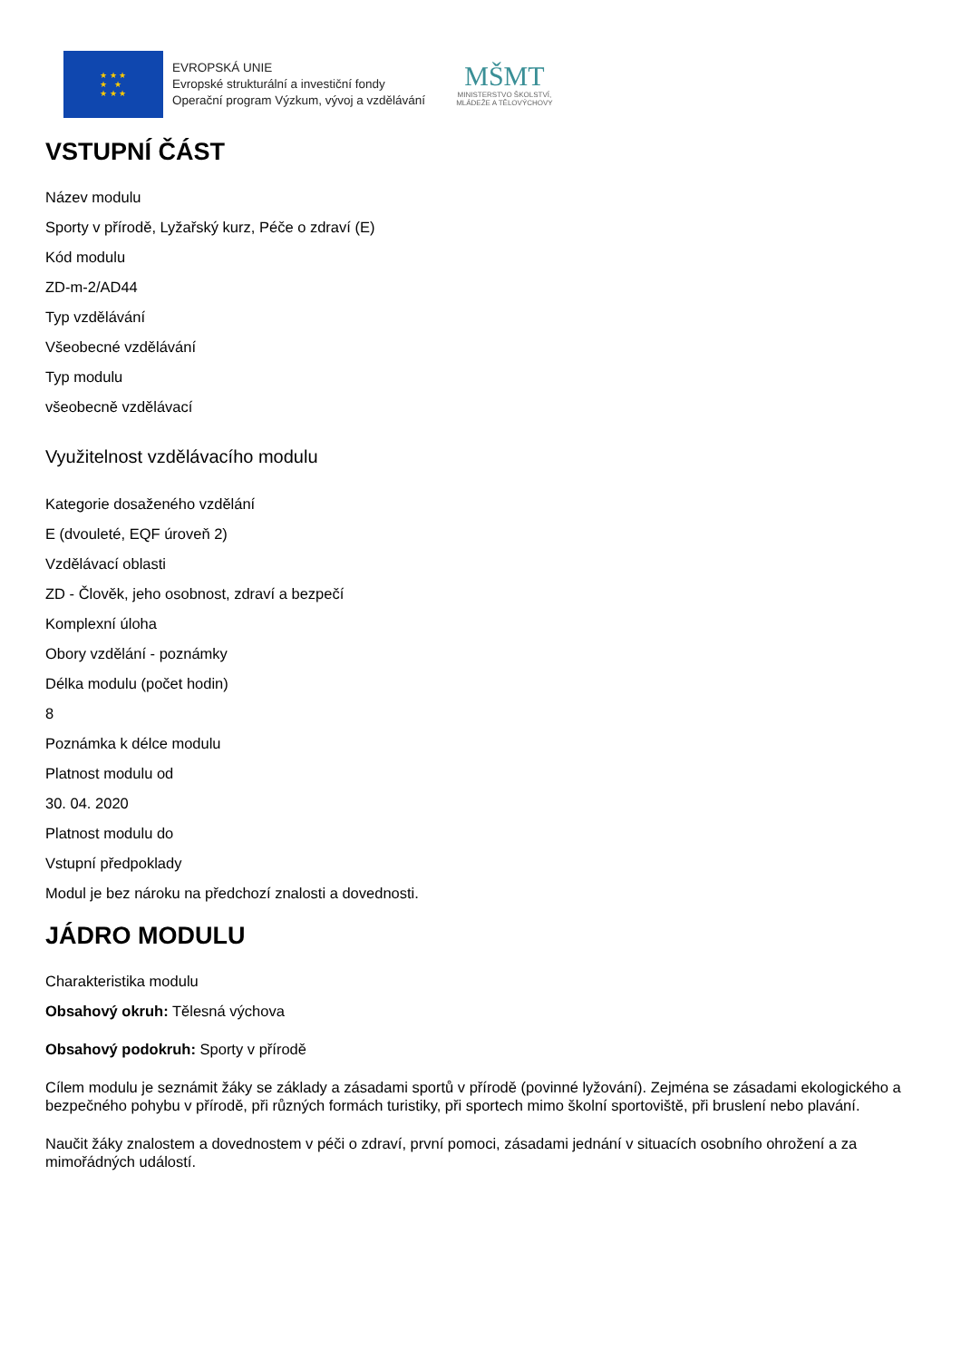★ ★ ★
★ ★
★ ★ ★
EVROPSKÁ UNIE
Evropské strukturální a investiční fondy
Operační program Výzkum, vývoj a vzdělávání
MŠMT
MINISTERSTVO ŠKOLSTVÍ,
MLÁDEŽE A TĚLOVÝCHOVY
VSTUPNÍ ČÁST
Název modulu
Sporty v přírodě, Lyžařský kurz, Péče o zdraví (E)
Kód modulu
ZD-m-2/AD44
Typ vzdělávání
Všeobecné vzdělávání
Typ modulu
všeobecně vzdělávací
Využitelnost vzdělávacího modulu
Kategorie dosaženého vzdělání
E (dvouleté, EQF úroveň 2)
Vzdělávací oblasti
ZD - Člověk, jeho osobnost, zdraví a bezpečí
Komplexní úloha
Obory vzdělání - poznámky
Délka modulu (počet hodin)
8
Poznámka k délce modulu
Platnost modulu od
30. 04. 2020
Platnost modulu do
Vstupní předpoklady
Modul je bez nároku na předchozí znalosti a dovednosti.
JÁDRO MODULU
Charakteristika modulu
Obsahový okruh: Tělesná výchova
Obsahový podokruh: Sporty v přírodě
Cílem modulu je seznámit žáky se základy a zásadami sportů v přírodě (povinné lyžování). Zejména se zásadami ekologického a bezpečného pohybu v přírodě, při různých formách turistiky, při sportech mimo školní sportoviště, při bruslení nebo plavání.
Naučit žáky znalostem a dovednostem v péči o zdraví, první pomoci, zásadami jednání v situacích osobního ohrožení a za mimořádných událostí.